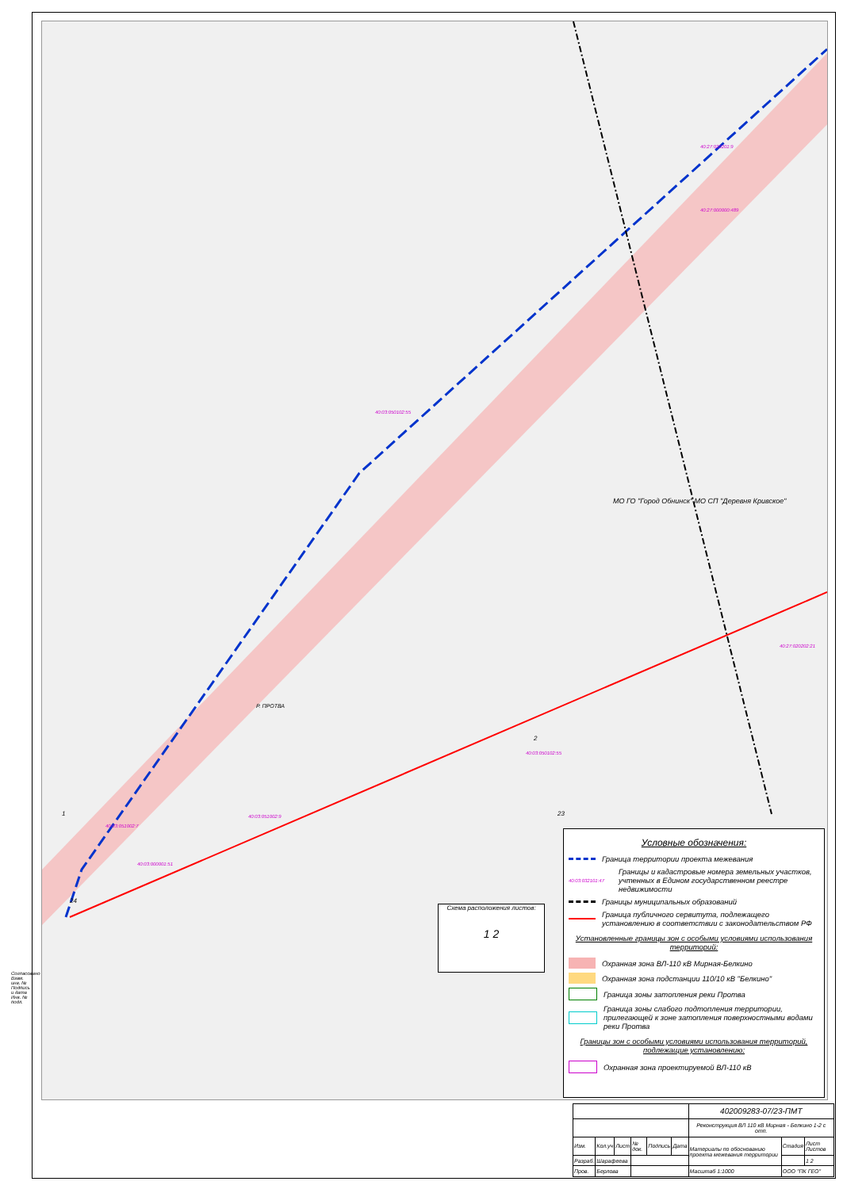40:03:050102:55
40:03:051002:9
40:03:051002:7
40:03:000001:51
40:27:020201:9
40:27:000000:489
40:27:020202:21
40:03:050102:55
МО ГО "Город Обнинск" МО СП "Деревня Кривское"
Р. ПРОТВА
1
2
23
24
Схема расположения листов:
1 2
Условные обозначения:
Граница территории проекта межевания
40:03:032101:47
Границы и кадастровые номера земельных участков, учтенных в Едином государственном реестре недвижимости
Границы муниципальных образований
Граница публичного сервитута, подлежащего установлению в соответствии с законодательством РФ
Установленные границы зон с особыми условиями использования территорий:
Охранная зона ВЛ-110 кВ Мирная-Белкино
Охранная зона подстанции 110/10 кВ "Белкино"
Граница зоны затопления реки Протва
Граница зоны слабого подтопления территории, прилегающей к зоне затопления поверхностными водами реки Протва
Границы зон с особыми условиями использования территорий, подлежащие установлению:
Охранная зона проектируемой ВЛ-110 кВ
Согласовано
Взам. инв. №
Подпись и дата
Инв. № подл.
| | | | | | | 402009283-07/23-ПМТ | | |
| | | | | | | Реконструкция ВЛ 110 кВ Мирная - Белкино 1-2 с отп. | | |
| Изм. | Кол.уч | Лист | № док. | Подпись | Дата | Материалы по обоснованию проекта межевания территории | Стадия | Лист Листов |
| Разраб. | Шарафеева | | | | | | | 1 2 |
| Пров. | Берлова | | | | | Масштаб 1:1000 | ООО "ПК ГЕО" | |